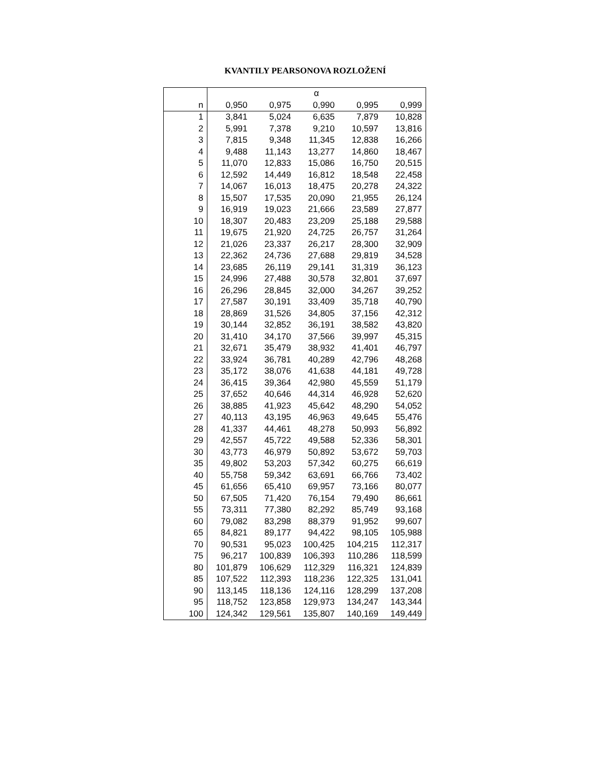KVANTILY PEARSONOVA ROZLOŽENÍ
| | α | | | | |
| --- | --- | --- | --- | --- | --- |
| n | 0,950 | 0,975 | 0,990 | 0,995 | 0,999 |
| 1 | 3,841 | 5,024 | 6,635 | 7,879 | 10,828 |
| 2 | 5,991 | 7,378 | 9,210 | 10,597 | 13,816 |
| 3 | 7,815 | 9,348 | 11,345 | 12,838 | 16,266 |
| 4 | 9,488 | 11,143 | 13,277 | 14,860 | 18,467 |
| 5 | 11,070 | 12,833 | 15,086 | 16,750 | 20,515 |
| 6 | 12,592 | 14,449 | 16,812 | 18,548 | 22,458 |
| 7 | 14,067 | 16,013 | 18,475 | 20,278 | 24,322 |
| 8 | 15,507 | 17,535 | 20,090 | 21,955 | 26,124 |
| 9 | 16,919 | 19,023 | 21,666 | 23,589 | 27,877 |
| 10 | 18,307 | 20,483 | 23,209 | 25,188 | 29,588 |
| 11 | 19,675 | 21,920 | 24,725 | 26,757 | 31,264 |
| 12 | 21,026 | 23,337 | 26,217 | 28,300 | 32,909 |
| 13 | 22,362 | 24,736 | 27,688 | 29,819 | 34,528 |
| 14 | 23,685 | 26,119 | 29,141 | 31,319 | 36,123 |
| 15 | 24,996 | 27,488 | 30,578 | 32,801 | 37,697 |
| 16 | 26,296 | 28,845 | 32,000 | 34,267 | 39,252 |
| 17 | 27,587 | 30,191 | 33,409 | 35,718 | 40,790 |
| 18 | 28,869 | 31,526 | 34,805 | 37,156 | 42,312 |
| 19 | 30,144 | 32,852 | 36,191 | 38,582 | 43,820 |
| 20 | 31,410 | 34,170 | 37,566 | 39,997 | 45,315 |
| 21 | 32,671 | 35,479 | 38,932 | 41,401 | 46,797 |
| 22 | 33,924 | 36,781 | 40,289 | 42,796 | 48,268 |
| 23 | 35,172 | 38,076 | 41,638 | 44,181 | 49,728 |
| 24 | 36,415 | 39,364 | 42,980 | 45,559 | 51,179 |
| 25 | 37,652 | 40,646 | 44,314 | 46,928 | 52,620 |
| 26 | 38,885 | 41,923 | 45,642 | 48,290 | 54,052 |
| 27 | 40,113 | 43,195 | 46,963 | 49,645 | 55,476 |
| 28 | 41,337 | 44,461 | 48,278 | 50,993 | 56,892 |
| 29 | 42,557 | 45,722 | 49,588 | 52,336 | 58,301 |
| 30 | 43,773 | 46,979 | 50,892 | 53,672 | 59,703 |
| 35 | 49,802 | 53,203 | 57,342 | 60,275 | 66,619 |
| 40 | 55,758 | 59,342 | 63,691 | 66,766 | 73,402 |
| 45 | 61,656 | 65,410 | 69,957 | 73,166 | 80,077 |
| 50 | 67,505 | 71,420 | 76,154 | 79,490 | 86,661 |
| 55 | 73,311 | 77,380 | 82,292 | 85,749 | 93,168 |
| 60 | 79,082 | 83,298 | 88,379 | 91,952 | 99,607 |
| 65 | 84,821 | 89,177 | 94,422 | 98,105 | 105,988 |
| 70 | 90,531 | 95,023 | 100,425 | 104,215 | 112,317 |
| 75 | 96,217 | 100,839 | 106,393 | 110,286 | 118,599 |
| 80 | 101,879 | 106,629 | 112,329 | 116,321 | 124,839 |
| 85 | 107,522 | 112,393 | 118,236 | 122,325 | 131,041 |
| 90 | 113,145 | 118,136 | 124,116 | 128,299 | 137,208 |
| 95 | 118,752 | 123,858 | 129,973 | 134,247 | 143,344 |
| 100 | 124,342 | 129,561 | 135,807 | 140,169 | 149,449 |